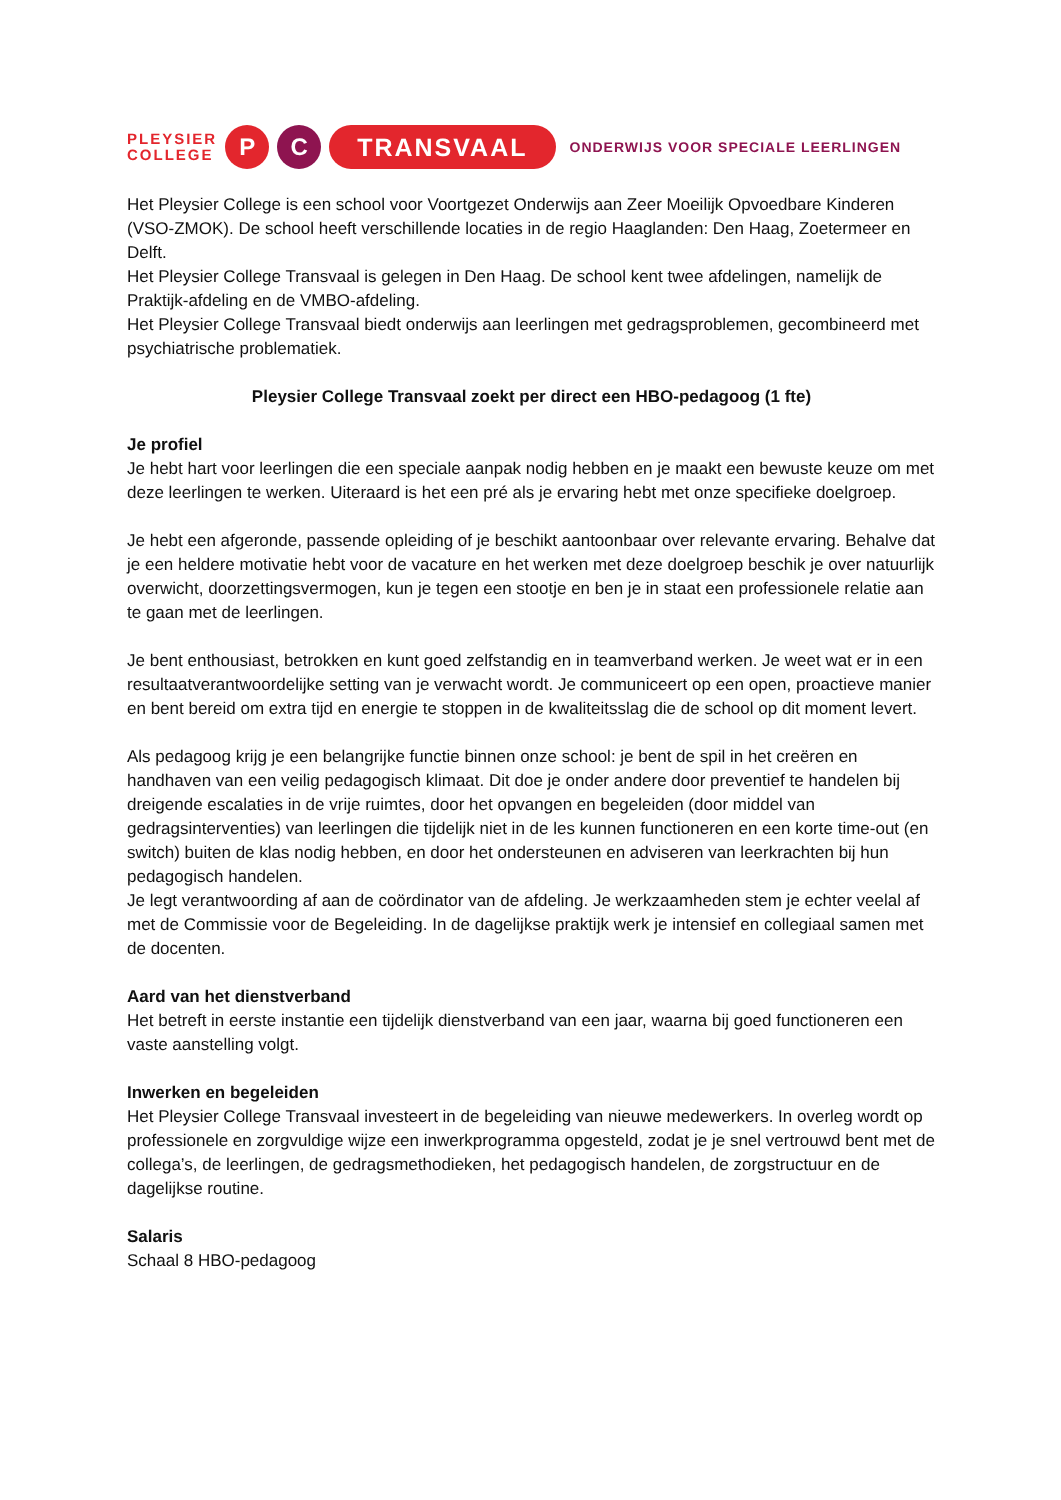PLEYSIER
COLLEGE
P C
TRANSVAAL
ONDERWIJS VOOR SPECIALE LEERLINGEN
Het Pleysier College is een school voor Voortgezet Onderwijs aan Zeer Moeilijk Opvoedbare Kinderen (VSO-ZMOK). De school heeft verschillende locaties in de regio Haaglanden: Den Haag, Zoetermeer en Delft.
Het Pleysier College Transvaal is gelegen in Den Haag. De school kent twee afdelingen, namelijk de Praktijk-afdeling en de VMBO-afdeling.
Het Pleysier College Transvaal biedt onderwijs aan leerlingen met gedragsproblemen, gecombineerd met psychiatrische problematiek.
Pleysier College Transvaal zoekt per direct een HBO-pedagoog (1 fte)
Je profiel
Je hebt hart voor leerlingen die een speciale aanpak nodig hebben en je maakt een bewuste keuze om met deze leerlingen te werken. Uiteraard is het een pré als je ervaring hebt met onze specifieke doelgroep.
Je hebt een afgeronde, passende opleiding of je beschikt aantoonbaar over relevante ervaring. Behalve dat je een heldere motivatie hebt voor de vacature en het werken met deze doelgroep beschik je over natuurlijk overwicht, doorzettingsvermogen, kun je tegen een stootje en ben je in staat een professionele relatie aan te gaan met de leerlingen.
Je bent enthousiast, betrokken en kunt goed zelfstandig en in teamverband werken. Je weet wat er in een resultaatverantwoordelijke setting van je verwacht wordt. Je communiceert op een open, proactieve manier en bent bereid om extra tijd en energie te stoppen in de kwaliteitsslag die de school op dit moment levert.
Als pedagoog krijg je een belangrijke functie binnen onze school: je bent de spil in het creëren en handhaven van een veilig pedagogisch klimaat. Dit doe je onder andere door preventief te handelen bij dreigende escalaties in de vrije ruimtes, door het opvangen en begeleiden (door middel van gedragsinterventies) van leerlingen die tijdelijk niet in de les kunnen functioneren en een korte time-out (en switch) buiten de klas nodig hebben, en door het ondersteunen en adviseren van leerkrachten bij hun pedagogisch handelen.
Je legt verantwoording af aan de coördinator van de afdeling. Je werkzaamheden stem je echter veelal af met de Commissie voor de Begeleiding. In de dagelijkse praktijk werk je intensief en collegiaal samen met de docenten.
Aard van het dienstverband
Het betreft in eerste instantie een tijdelijk dienstverband van een jaar, waarna bij goed functioneren een vaste aanstelling volgt.
Inwerken en begeleiden
Het Pleysier College Transvaal investeert in de begeleiding van nieuwe medewerkers. In overleg wordt op professionele en zorgvuldige wijze een inwerkprogramma opgesteld, zodat je je snel vertrouwd bent met de collega’s, de leerlingen, de gedragsmethodieken, het pedagogisch handelen, de zorgstructuur en de dagelijkse routine.
Salaris
Schaal 8 HBO-pedagoog